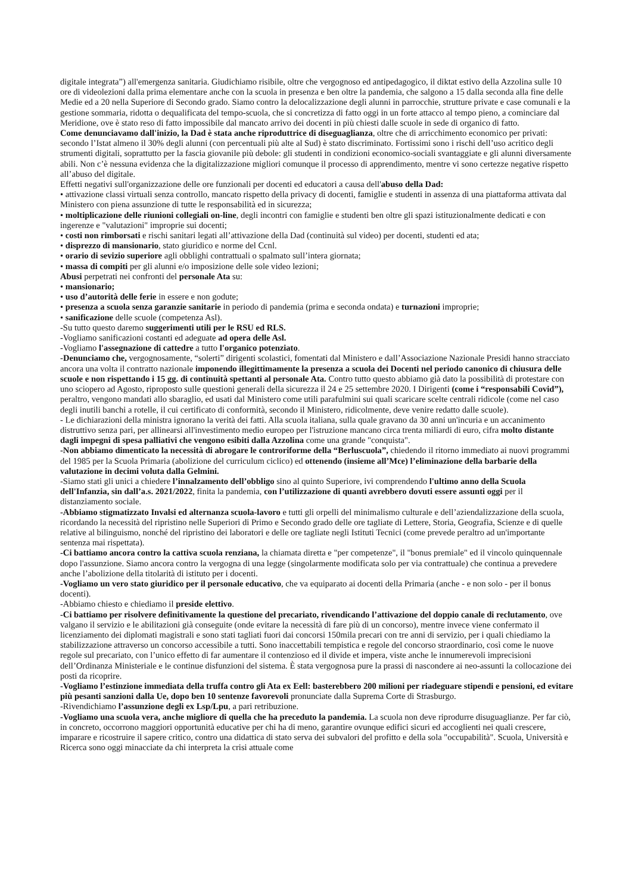digitale integrata”) all'emergenza sanitaria. Giudichiamo risibile, oltre che vergognoso ed antipedagogico, il diktat estivo della Azzolina sulle 10 ore di videolezioni dalla prima elementare anche con la scuola in presenza e ben oltre la pandemia, che salgono a 15 dalla seconda alla fine delle Medie ed a 20 nella Superiore di Secondo grado. Siamo contro la delocalizzazione degli alunni in parrocchie, strutture private e case comunali e la gestione sommaria, ridotta o dequalificata del tempo-scuola, che si concretizza di fatto oggi in un forte attacco al tempo pieno, a cominciare dal Meridione, ove è stato reso di fatto impossibile dal mancato arrivo dei docenti in più chiesti dalle scuole in sede di organico di fatto.
Come denunciavamo dall'inizio, la Dad è stata anche riproduttrice di diseguaglianza, oltre che di arricchimento economico per privati: secondo l’Istat almeno il 30% degli alunni (con percentuali più alte al Sud) è stato discriminato. Fortissimi sono i rischi dell’uso acritico degli strumenti digitali, soprattutto per la fascia giovanile più debole: gli studenti in condizioni economico-sociali svantaggiate e gli alunni diversamente abili. Non c’è nessuna evidenza che la digitalizzazione migliori comunque il processo di apprendimento, mentre vi sono certezze negative rispetto all’abuso del digitale.
Effetti negativi sull'organizzazione delle ore funzionali per docenti ed educatori a causa dell'abuso della Dad:
• attivazione classi virtuali senza controllo, mancato rispetto della privacy di docenti, famiglie e studenti in assenza di una piattaforma attivata dal Ministero con piena assunzione di tutte le responsabilità ed in sicurezza;
• moltiplicazione delle riunioni collegiali on-line, degli incontri con famiglie e studenti ben oltre gli spazi istituzionalmente dedicati e con ingerenze e "valutazioni" improprie sui docenti;
• costi non rimborsati e rischi sanitari legati all’attivazione della Dad (continuità sul video) per docenti, studenti ed ata;
• disprezzo di mansionario, stato giuridico e norme del Ccnl.
• orario di sevizio superiore agli obblighi contrattuali o spalmato sull’intera giornata;
• massa di compiti per gli alunni e/o imposizione delle sole video lezioni;
Abusi perpetrati nei confronti del personale Ata su:
• mansionario;
• uso d’autorità delle ferie in essere e non godute;
• presenza a scuola senza garanzie sanitarie in periodo di pandemia (prima e seconda ondata) e turnazioni improprie;
• sanificazione delle scuole (competenza Asl).
-Su tutto questo daremo suggerimenti utili per le RSU ed RLS.
-Vogliamo sanificazioni costanti ed adeguate ad opera delle Asl.
-Vogliamo l'assegnazione di cattedre a tutto l'organico potenziato.
-Denunciamo che, vergognosamente, “solerti” dirigenti scolastici, fomentati dal Ministero e dall’Associazione Nazionale Presidi hanno stracciato ancora una volta il contratto nazionale imponendo illegittimamente la presenza a scuola dei Docenti nel periodo canonico di chiusura delle scuole e non rispettando i 15 gg. di continuità spettanti al personale Ata. Contro tutto questo abbiamo già dato la possibilità di protestare con uno sciopero ad Agosto, riproposto sulle questioni generali della sicurezza il 24 e 25 settembre 2020. I Dirigenti (come i “responsabili Covid”), peraltro, vengono mandati allo sbaraglio, ed usati dal Ministero come utili parafulmini sui quali scaricare scelte centrali ridicole (come nel caso degli inutili banchi a rotelle, il cui certificato di conformità, secondo il Ministero, ridicolmente, deve venire redatto dalle scuole).
- Le dichiarazioni della ministra ignorano la verità dei fatti. Alla scuola italiana, sulla quale gravano da 30 anni un'incuria e un accanimento distruttivo senza pari, per allinearsi all'investimento medio europeo per l'istruzione mancano circa trenta miliardi di euro, cifra molto distante dagli impegni di spesa palliativi che vengono esibiti dalla Azzolina come una grande "conquista".
-Non abbiamo dimenticato la necessità di abrogare le controriforme della “Berluscuola”, chiedendo il ritorno immediato ai nuovi programmi del 1985 per la Scuola Primaria (abolizione del curriculum ciclico) ed ottenendo (insieme all’Mce) l’eliminazione della barbarie della valutazione in decimi voluta dalla Gelmini.
-Siamo stati gli unici a chiedere l’innalzamento dell’obbligo sino al quinto Superiore, ivi comprendendo l'ultimo anno della Scuola dell'Infanzia, sin dall’a.s. 2021/2022, finita la pandemia, con l’utilizzazione di quanti avrebbero dovuti essere assunti oggi per il distanziamento sociale.
-Abbiamo stigmatizzato Invalsi ed alternanza scuola-lavoro e tutti gli orpelli del minimalismo culturale e dell’aziendalizzazione della scuola, ricordando la necessità del ripristino nelle Superiori di Primo e Secondo grado delle ore tagliate di Lettere, Storia, Geografia, Scienze e di quelle relative al bilinguismo, nonché del ripristino dei laboratori e delle ore tagliate negli Istituti Tecnici (come prevede peraltro ad un'importante sentenza mai rispettata).
-Ci battiamo ancora contro la cattiva scuola renziana, la chiamata diretta e "per competenze", il "bonus premiale" ed il vincolo quinquennale dopo l'assunzione. Siamo ancora contro la vergogna di una legge (singolarmente modificata solo per via contrattuale) che continua a prevedere anche l’abolizione della titolarità di istituto per i docenti.
-Vogliamo un vero stato giuridico per il personale educativo, che va equiparato ai docenti della Primaria (anche - e non solo - per il bonus docenti).
-Abbiamo chiesto e chiediamo il preside elettivo.
-Ci battiamo per risolvere definitivamente la questione del precariato, rivendicando l’attivazione del doppio canale di reclutamento, ove valgano il servizio e le abilitazioni già conseguite (onde evitare la necessità di fare più di un concorso), mentre invece viene confermato il licenziamento dei diplomati magistrali e sono stati tagliati fuori dai concorsi 150mila precari con tre anni di servizio, per i quali chiediamo la stabilizzazione attraverso un concorso accessibile a tutti. Sono inaccettabili tempistica e regole del concorso straordinario, così come le nuove regole sul precariato, con l’unico effetto di far aumentare il contenzioso ed il divide et impera, viste anche le innumerevoli imprecisioni dell’Ordinanza Ministeriale e le continue disfunzioni del sistema. È stata vergognosa pure la prassi di nascondere ai neo-assunti la collocazione dei posti da ricoprire.
-Vogliamo l’estinzione immediata della truffa contro gli Ata ex Eell: basterebbero 200 milioni per riadeguare stipendi e pensioni, ed evitare più pesanti sanzioni dalla Ue, dopo ben 10 sentenze favorevoli pronunciate dalla Suprema Corte di Strasburgo.
-Rivendichiamo l’assunzione degli ex Lsp/Lpu, a pari retribuzione.
-Vogliamo una scuola vera, anche migliore di quella che ha preceduto la pandemia. La scuola non deve riprodurre disuguaglianze. Per far ciò, in concreto, occorrono maggiori opportunità educative per chi ha di meno, garantire ovunque edifici sicuri ed accoglienti nei quali crescere, imparare e ricostruire il sapere critico, contro una didattica di stato serva dei subvalori del profitto e della sola "occupabilità". Scuola, Università e Ricerca sono oggi minacciate da chi interpreta la crisi attuale come